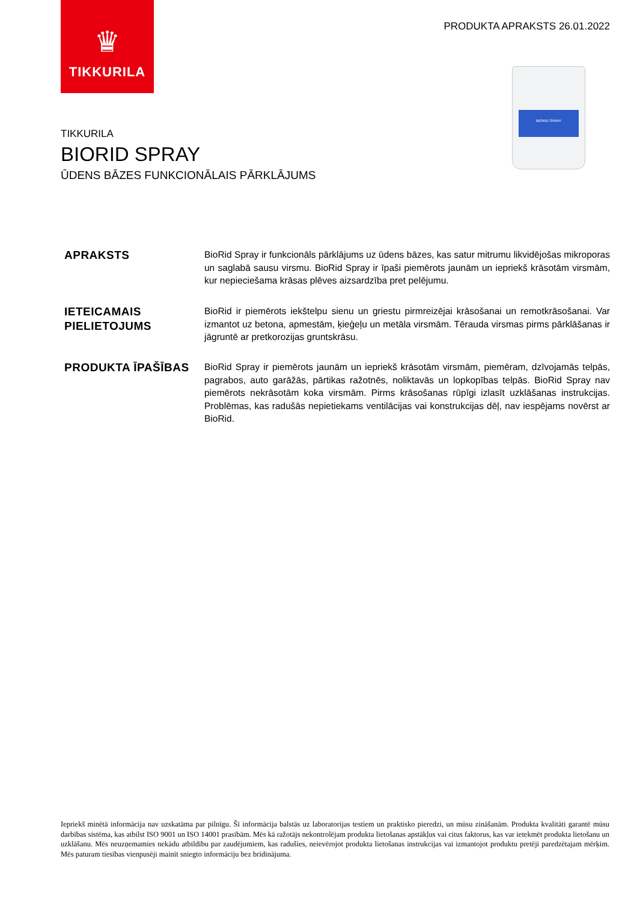♛
TIKKURILA
PRODUKTA APRAKSTS 26.01.2022
BIORID SPRAY
TIKKURILA
BIORID SPRAY
ŪDENS BĀZES FUNKCIONĀLAIS PĀRKLĀJUMS
APRAKSTS
BioRid Spray ir funkcionāls pārklājums uz ūdens bāzes, kas satur mitrumu likvidējošas mikroporas un saglabā sausu virsmu. BioRid Spray ir īpaši piemērots jaunām un iepriekš krāsotām virsmām, kur nepieciešama krāsas plēves aizsardzība pret pelējumu.
IETEICAMAIS PIELIETOJUMS
BioRid ir piemērots iekštelpu sienu un griestu pirmreizējai krāsošanai un remotkrāsošanai. Var izmantot uz betona, apmestām, ķieģeļu un metāla virsmām. Tērauda virsmas pirms pārklāšanas ir jāgruntē ar pretkorozijas gruntskrāsu.
PRODUKTA ĪPAŠĪBAS
BioRid Spray ir piemērots jaunām un iepriekš krāsotām virsmām, piemēram, dzīvojamās telpās, pagrabos, auto garāžās, pārtikas ražotnēs, noliktavās un lopkopības telpās. BioRid Spray nav piemērots nekrāsotām koka virsmām. Pirms krāsošanas rūpīgi izlasīt uzklāšanas instrukcijas. Problēmas, kas radušās nepietiekams ventilācijas vai konstrukcijas dēļ, nav iespējams novērst ar BioRid.
Iepriekš minētā informācija nav uzskatāma par pilnīgu. Šī informācija balstās uz laboratorijas testiem un praktisko pieredzi, un mūsu zināšanām. Produkta kvalitāti garantē mūsu darbības sistēma, kas atbilst ISO 9001 un ISO 14001 prasībām. Mēs kā ražotājs nekontrolējam produkta lietošanas apstākļus vai citus faktorus, kas var ietekmēt produkta lietošanu un uzklāšanu. Mēs neuzņemamies nekādu atbildību par zaudējumiem, kas radušies, neievērojot produkta lietošanas instrukcijas vai izmantojot produktu pretēji paredzētajam mērķim. Mēs paturam tiesības vienpusēji mainīt sniegto informāciju bez brīdinājuma.